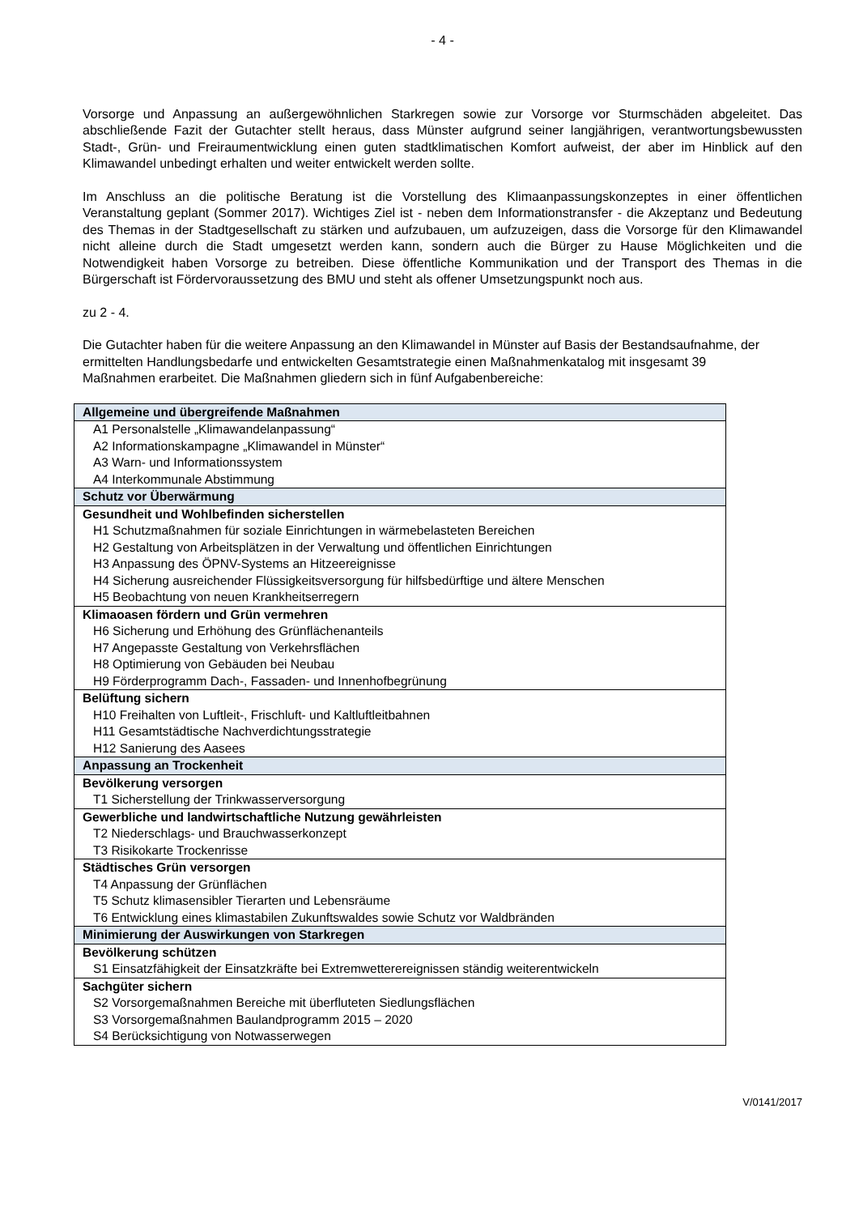- 4 -
Vorsorge und Anpassung an außergewöhnlichen Starkregen sowie zur Vorsorge vor Sturmschäden abgeleitet. Das abschließende Fazit der Gutachter stellt heraus, dass Münster aufgrund seiner langjährigen, verantwortungsbewussten Stadt-, Grün- und Freiraumentwicklung einen guten stadtklimatischen Komfort aufweist, der aber im Hinblick auf den Klimawandel unbedingt erhalten und weiter entwickelt werden sollte.
Im Anschluss an die politische Beratung ist die Vorstellung des Klimaanpassungskonzeptes in einer öffentlichen Veranstaltung geplant (Sommer 2017). Wichtiges Ziel ist - neben dem Informationstransfer - die Akzeptanz und Bedeutung des Themas in der Stadtgesellschaft zu stärken und aufzubauen, um aufzuzeigen, dass die Vorsorge für den Klimawandel nicht alleine durch die Stadt umgesetzt werden kann, sondern auch die Bürger zu Hause Möglichkeiten und die Notwendigkeit haben Vorsorge zu betreiben. Diese öffentliche Kommunikation und der Transport des Themas in die Bürgerschaft ist Fördervoraussetzung des BMU und steht als offener Umsetzungspunkt noch aus.
zu 2 - 4.
Die Gutachter haben für die weitere Anpassung an den Klimawandel in Münster auf Basis der Bestandsaufnahme, der ermittelten Handlungsbedarfe und entwickelten Gesamtstrategie einen Maßnahmenkatalog mit insgesamt 39 Maßnahmen erarbeitet. Die Maßnahmen gliedern sich in fünf Aufgabenbereiche:
| Allgemeine und übergreifende Maßnahmen |
| A1 Personalstelle „Klimawandelanpassung“ |
| A2 Informationskampagne „Klimawandel in Münster“ |
| A3 Warn- und Informationssystem |
| A4 Interkommunale Abstimmung |
| Schutz vor Überwärmung |
| Gesundheit und Wohlbefinden sicherstellen |
| H1 Schutzmaßnahmen für soziale Einrichtungen in wärmebelasteten Bereichen |
| H2 Gestaltung von Arbeitsplätzen in der Verwaltung und öffentlichen Einrichtungen |
| H3 Anpassung des ÖPNV-Systems an Hitzeereignisse |
| H4 Sicherung ausreichender Flüssigkeitsversorgung für hilfsbedürftige und ältere Menschen |
| H5 Beobachtung von neuen Krankheitserregern |
| Klimaoasen fördern und Grün vermehren |
| H6 Sicherung und Erhöhung des Grünflächenanteils |
| H7 Angepasste Gestaltung von Verkehrsflächen |
| H8 Optimierung von Gebäuden bei Neubau |
| H9 Förderprogramm Dach-, Fassaden- und Innenhofbegrünung |
| Belüftung sichern |
| H10 Freihalten von Luftleit-, Frischluft- und Kaltluftleitbahnen |
| H11 Gesamtstädtische Nachverdichtungsstrategie |
| H12 Sanierung des Aasees |
| Anpassung an Trockenheit |
| Bevölkerung versorgen |
| T1 Sicherstellung der Trinkwasserversorgung |
| Gewerbliche und landwirtschaftliche Nutzung gewährleisten |
| T2 Niederschlags- und Brauchwasserkonzept |
| T3 Risikokarte Trockenrisse |
| Städtisches Grün versorgen |
| T4 Anpassung der Grünflächen |
| T5 Schutz klimasensibler Tierarten und Lebensräume |
| T6 Entwicklung eines klimastabilen Zukunftswaldes sowie Schutz vor Waldbränden |
| Minimierung der Auswirkungen von Starkregen |
| Bevölkerung schützen |
| S1 Einsatzfähigkeit der Einsatzkräfte bei Extremwetterereignissen ständig weiterentwickeln |
| Sachgüter sichern |
| S2 Vorsorgemaßnahmen Bereiche mit überfluteten Siedlungsflächen |
| S3 Vorsorgemaßnahmen Baulandprogramm 2015 – 2020 |
| S4 Berücksichtigung von Notwasserwegen |
V/0141/2017